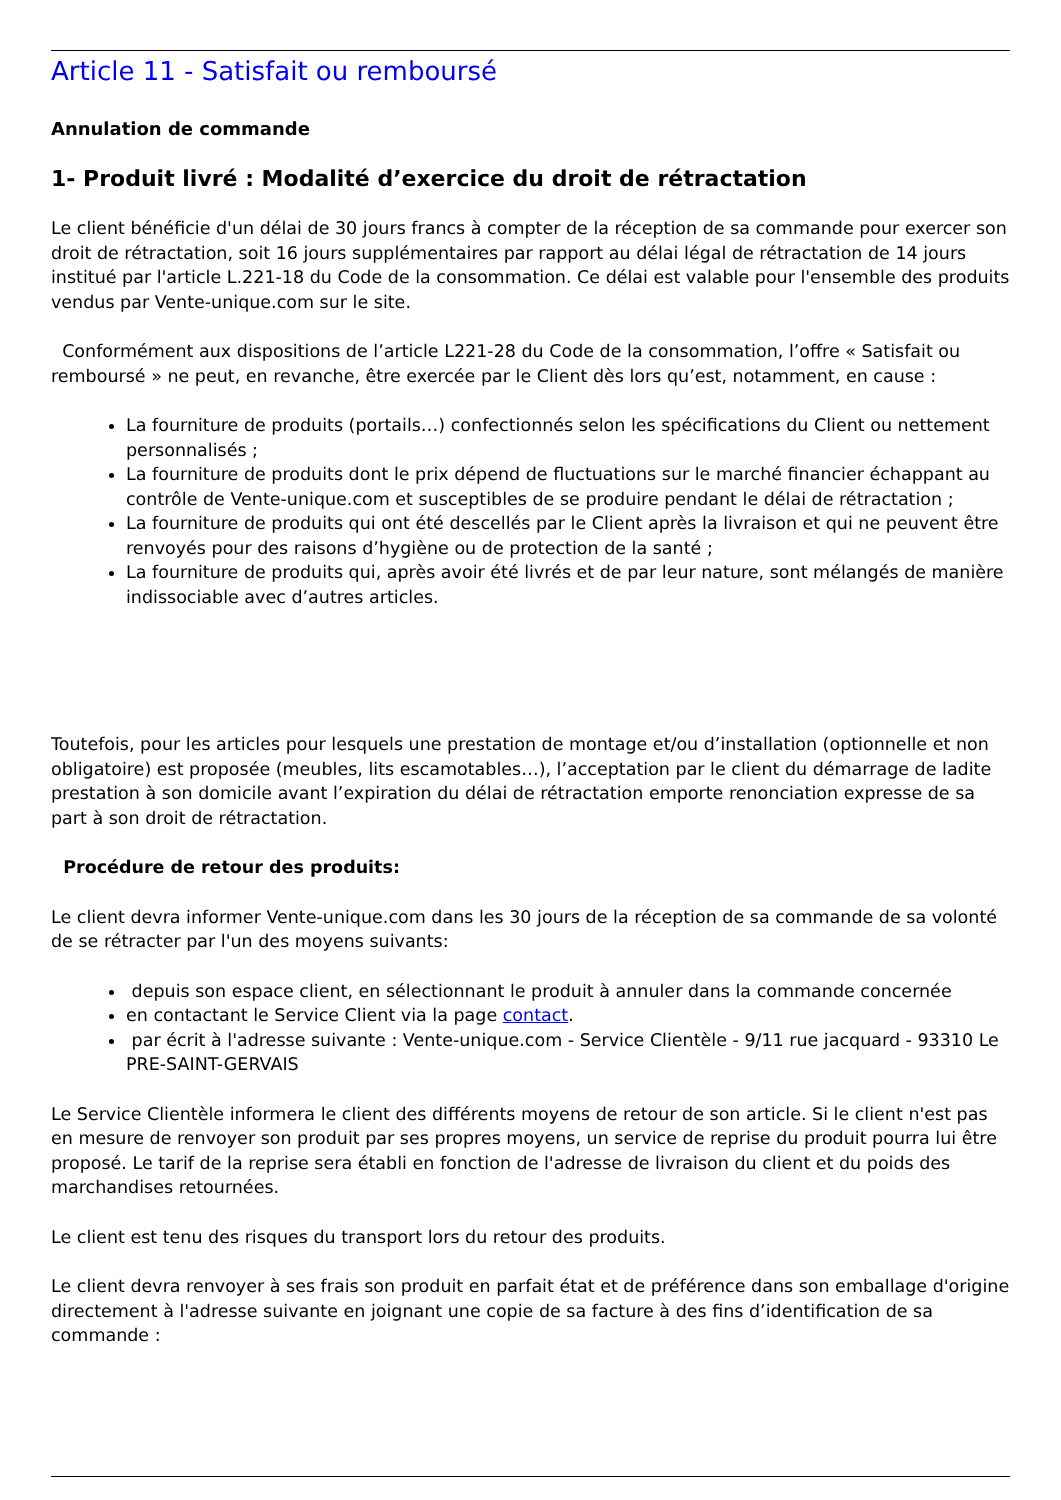Article 11 - Satisfait ou remboursé
Annulation de commande
1- Produit livré : Modalité d’exercice du droit de rétractation
Le client bénéficie d'un délai de 30 jours francs à compter de la réception de sa commande pour exercer son droit de rétractation, soit 16 jours supplémentaires par rapport au délai légal de rétractation de 14 jours institué par l'article L.221-18 du Code de la consommation. Ce délai est valable pour l'ensemble des produits vendus par Vente-unique.com sur le site.
Conformément aux dispositions de l’article L221-28 du Code de la consommation, l’offre « Satisfait ou remboursé » ne peut, en revanche, être exercée par le Client dès lors qu’est, notamment, en cause :
La fourniture de produits (portails…) confectionnés selon les spécifications du Client ou nettement personnalisés ;
La fourniture de produits dont le prix dépend de fluctuations sur le marché financier échappant au contrôle de Vente-unique.com et susceptibles de se produire pendant le délai de rétractation ;
La fourniture de produits qui ont été descellés par le Client après la livraison et qui ne peuvent être renvoyés pour des raisons d’hygiène ou de protection de la santé ;
La fourniture de produits qui, après avoir été livrés et de par leur nature, sont mélangés de manière indissociable avec d’autres articles.
Toutefois, pour les articles pour lesquels une prestation de montage et/ou d’installation (optionnelle et non obligatoire) est proposée (meubles, lits escamotables…), l’acceptation par le client du démarrage de ladite prestation à son domicile avant l’expiration du délai de rétractation emporte renonciation expresse de sa part à son droit de rétractation.
Procédure de retour des produits:
Le client devra informer Vente-unique.com dans les 30 jours de la réception de sa commande de sa volonté de se rétracter par l'un des moyens suivants:
depuis son espace client, en sélectionnant le produit à annuler dans la commande concernée
en contactant le Service Client via la page contact.
par écrit à l'adresse suivante : Vente-unique.com - Service Clientèle - 9/11 rue jacquard - 93310 Le PRE-SAINT-GERVAIS
Le Service Clientèle informera le client des différents moyens de retour de son article. Si le client n'est pas en mesure de renvoyer son produit par ses propres moyens, un service de reprise du produit pourra lui être proposé. Le tarif de la reprise sera établi en fonction de l'adresse de livraison du client et du poids des marchandises retournées.
Le client est tenu des risques du transport lors du retour des produits.
Le client devra renvoyer à ses frais son produit en parfait état et de préférence dans son emballage d'origine directement à l'adresse suivante en joignant une copie de sa facture à des fins d’identification de sa commande :